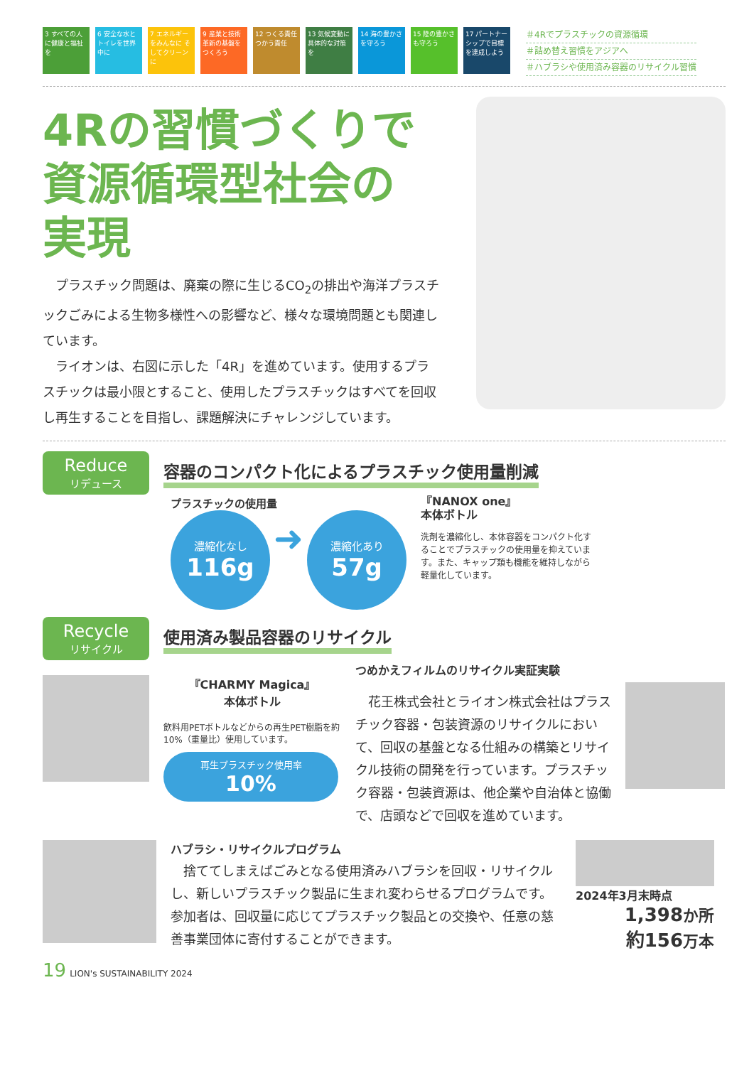3 すべての人に健康と福祉を
6 安全な水とトイレを世界中に
7 エネルギーをみんなに そしてクリーンに
9 産業と技術革新の基盤をつくろう
12 つくる責任 つかう責任
13 気候変動に具体的な対策を
14 海の豊かさを守ろう
15 陸の豊かさも守ろう
17 パートナーシップで目標を達成しよう
＃4Rでプラスチックの資源循環
＃詰め替え習慣をアジアへ
＃ハブラシや使用済み容器のリサイクル習慣
4Rの習慣づくりで
資源循環型社会の
実現
　プラスチック問題は、廃棄の際に生じるCO<sub>2</sub>の排出や海洋プラスチックごみによる生物多様性への影響など、様々な環境問題とも関連しています。
　ライオンは、右図に示した「4R」を進めています。使用するプラスチックは最小限とすること、使用したプラスチックはすべてを回収し再生することを目指し、課題解決にチャレンジしています。
Reduce
リデュース
容器のコンパクト化によるプラスチック使用量削減
プラスチックの使用量
濃縮化なし 116g ➜ 濃縮化あり 57g
『NANOX one』
本体ボトル
洗剤を濃縮化し、本体容器をコンパクト化することでプラスチックの使用量を抑えています。また、キャップ類も機能を維持しながら軽量化しています。
Recycle
リサイクル
使用済み製品容器のリサイクル
『CHARMY Magica』
本体ボトル
飲料用PETボトルなどからの再生PET樹脂を約10%（重量比）使用しています。
再生プラスチック使用率
10%
つめかえフィルムのリサイクル実証実験
　花王株式会社とライオン株式会社はプラスチック容器・包装資源のリサイクルにおいて、回収の基盤となる仕組みの構築とリサイクル技術の開発を行っています。プラスチック容器・包装資源は、他企業や自治体と協働で、店頭などで回収を進めています。
ハブラシ・リサイクルプログラム
　捨ててしまえばごみとなる使用済みハブラシを回収・リサイクルし、新しいプラスチック製品に生まれ変わらせるプログラムです。参加者は、回収量に応じてプラスチック製品との交換や、任意の慈善事業団体に寄付することができます。
2024年3月末時点
1,398か所
約156万本
19 LION's SUSTAINABILITY 2024